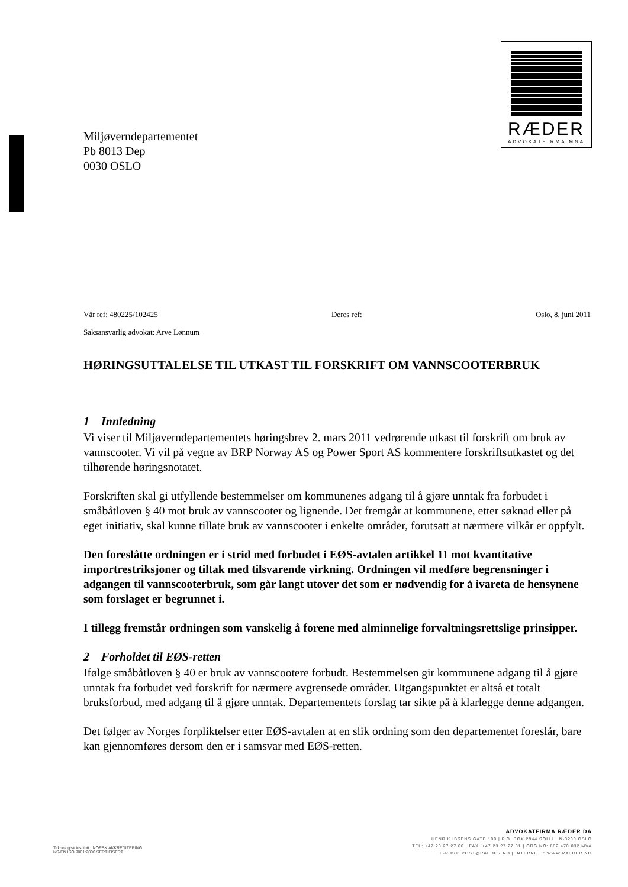RÆDER
ADVOKATFIRMA MNA
Miljøverndepartementet
Pb 8013 Dep
0030 OSLO
Vår ref: 480225/102425 Deres ref: Oslo, 8. juni 2011
Saksansvarlig advokat: Arve Lønnum
HØRINGSUTTALELSE TIL UTKAST TIL FORSKRIFT OM VANNSCOOTERBRUK
1 Innledning
Vi viser til Miljøverndepartementets høringsbrev 2. mars 2011 vedrørende utkast til forskrift om bruk av vannscooter. Vi vil på vegne av BRP Norway AS og Power Sport AS kommentere forskriftsutkastet og det tilhørende høringsnotatet.
Forskriften skal gi utfyllende bestemmelser om kommunenes adgang til å gjøre unntak fra forbudet i småbåtloven § 40 mot bruk av vannscooter og lignende. Det fremgår at kommunene, etter søknad eller på eget initiativ, skal kunne tillate bruk av vannscooter i enkelte områder, forutsatt at nærmere vilkår er oppfylt.
Den foreslåtte ordningen er i strid med forbudet i EØS-avtalen artikkel 11 mot kvantitative importrestriksjoner og tiltak med tilsvarende virkning. Ordningen vil medføre begrensninger i adgangen til vannscooterbruk, som går langt utover det som er nødvendig for å ivareta de hensynene som forslaget er begrunnet i.
I tillegg fremstår ordningen som vanskelig å forene med alminnelige forvaltningsrettslige prinsipper.
2 Forholdet til EØS-retten
Ifølge småbåtloven § 40 er bruk av vannscootere forbudt. Bestemmelsen gir kommunene adgang til å gjøre unntak fra forbudet ved forskrift for nærmere avgrensede områder. Utgangspunktet er altså et totalt bruksforbud, med adgang til å gjøre unntak. Departementets forslag tar sikte på å klarlegge denne adgangen.
Det følger av Norges forpliktelser etter EØS-avtalen at en slik ordning som den departementet foreslår, bare kan gjennomføres dersom den er i samsvar med EØS-retten.
Teknologisk institutt NORSK AKKREDITERING
NS-EN ISO 9001:2000 SERTIFISERT
ADVOKATFIRMA RÆDER DA
HENRIK IBSENS GATE 100 | P.O. BOX 2944 SOLLI | N-0230 OSLO
TEL: +47 23 27 27 00 | FAX: +47 23 27 27 01 | ORG NO: 882 470 032 MVA
E-POST: POST@RAEDER.NO | INTERNETT: WWW.RAEDER.NO